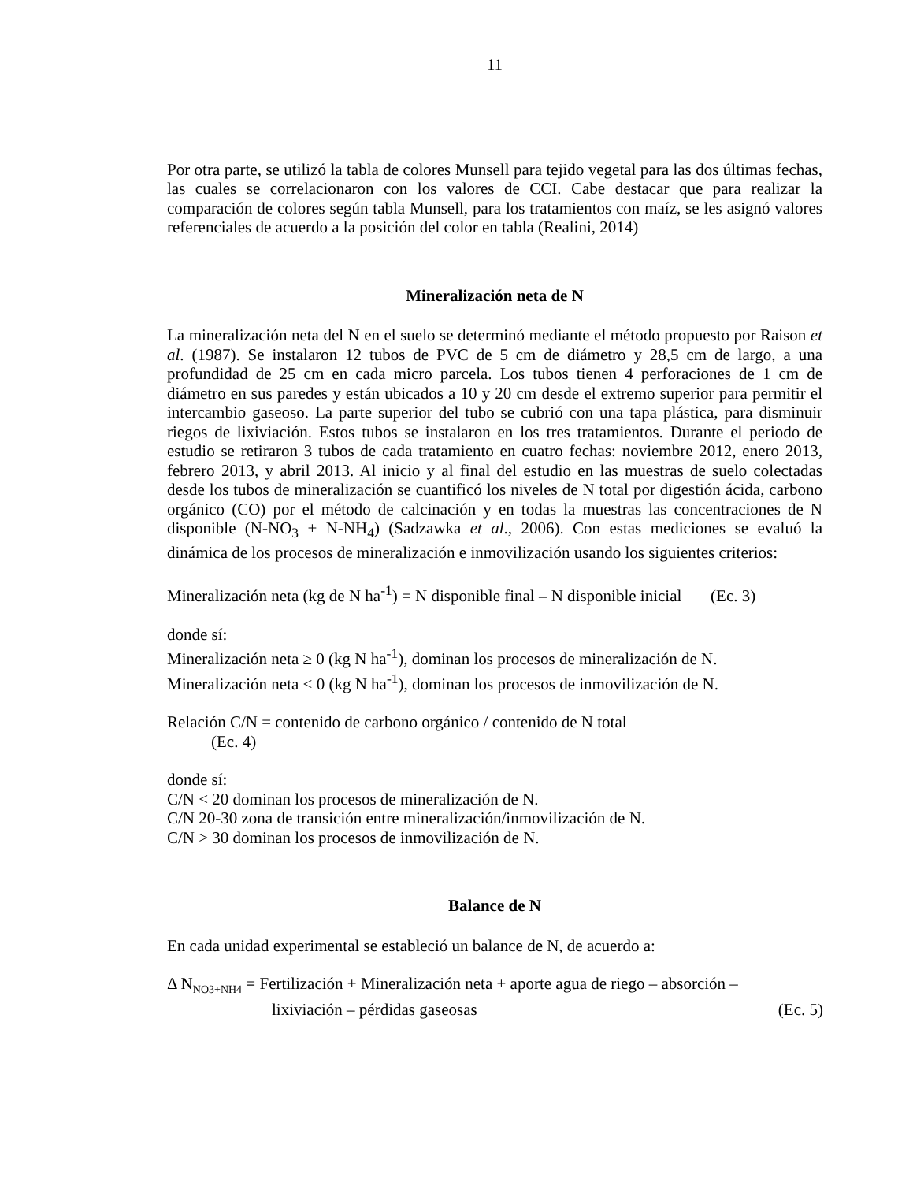11
Por otra parte, se utilizó la tabla de colores Munsell para tejido vegetal para las dos últimas fechas, las cuales se correlacionaron con los valores de CCI. Cabe destacar que para realizar la comparación de colores según tabla Munsell, para los tratamientos con maíz, se les asignó valores referenciales de acuerdo a la posición del color en tabla (Realini, 2014)
Mineralización neta de N
La mineralización neta del N en el suelo se determinó mediante el método propuesto por Raison et al. (1987). Se instalaron 12 tubos de PVC de 5 cm de diámetro y 28,5 cm de largo, a una profundidad de 25 cm en cada micro parcela. Los tubos tienen 4 perforaciones de 1 cm de diámetro en sus paredes y están ubicados a 10 y 20 cm desde el extremo superior para permitir el intercambio gaseoso. La parte superior del tubo se cubrió con una tapa plástica, para disminuir riegos de lixiviación. Estos tubos se instalaron en los tres tratamientos. Durante el periodo de estudio se retiraron 3 tubos de cada tratamiento en cuatro fechas: noviembre 2012, enero 2013, febrero 2013, y abril 2013. Al inicio y al final del estudio en las muestras de suelo colectadas desde los tubos de mineralización se cuantificó los niveles de N total por digestión ácida, carbono orgánico (CO) por el método de calcinación y en todas la muestras las concentraciones de N disponible (N-NO<sub>3</sub> + N-NH<sub>4</sub>) (Sadzawka et al., 2006). Con estas mediciones se evaluó la dinámica de los procesos de mineralización e inmovilización usando los siguientes criterios:
Mineralización neta (kg de N ha<sup>-1</sup>) = N disponible final – N disponible inicial (Ec. 3)
donde sí:
Mineralización neta ≥ 0 (kg N ha<sup>-1</sup>), dominan los procesos de mineralización de N.
Mineralización neta < 0 (kg N ha<sup>-1</sup>), dominan los procesos de inmovilización de N.
Relación C/N = contenido de carbono orgánico / contenido de N total
(Ec. 4)
donde sí:
C/N < 20 dominan los procesos de mineralización de N.
C/N 20-30 zona de transición entre mineralización/inmovilización de N.
C/N > 30 dominan los procesos de inmovilización de N.
Balance de N
En cada unidad experimental se estableció un balance de N, de acuerdo a:
Δ N<sub>NO3+NH4</sub> = Fertilización + Mineralización neta + aporte agua de riego – absorción –
lixiviación – pérdidas gaseosas (Ec. 5)